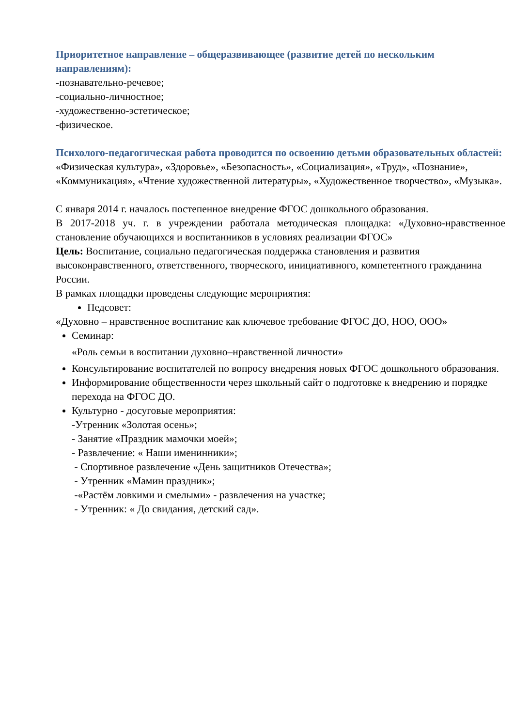Приоритетное направление – общеразвивающее (развитие детей по нескольким направлениям):
-познавательно-речевое;
-социально-личностное;
-художественно-эстетическое;
-физическое.
Психолого-педагогическая работа проводится по освоению детьми образовательных областей:
«Физическая культура», «Здоровье», «Безопасность», «Социализация», «Труд», «Познание», «Коммуникация», «Чтение художественной литературы», «Художественное творчество», «Музыка».
С января 2014 г. началось постепенное внедрение ФГОС дошкольного образования.
В 2017-2018 уч. г. в учреждении работала методическая площадка: «Духовно-нравственное становление обучающихся и воспитанников в условиях реализации ФГОС»
Цель: Воспитание, социально педагогическая поддержка становления и развития высоконравственного, ответственного, творческого, инициативного, компетентного гражданина России.
В рамках площадки проведены следующие мероприятия:
Педсовет:
«Духовно – нравственное воспитание как ключевое требование ФГОС ДО, НОО, ООО»
Семинар:
«Роль семьи в воспитании духовно–нравственной личности»
Консультирование воспитателей по вопросу внедрения новых ФГОС дошкольного образования.
Информирование общественности через школьный сайт о подготовке к внедрению и порядке перехода на ФГОС ДО.
Культурно - досуговые мероприятия:
-Утренник «Золотая осень»;
- Занятие «Праздник мамочки моей»;
- Развлечение: « Наши именинники»;
- Спортивное развлечение «День защитников Отечества»;
- Утренник «Мамин праздник»;
-«Растём ловкими и смелыми» - развлечения на участке;
- Утренник: « До свидания, детский сад».